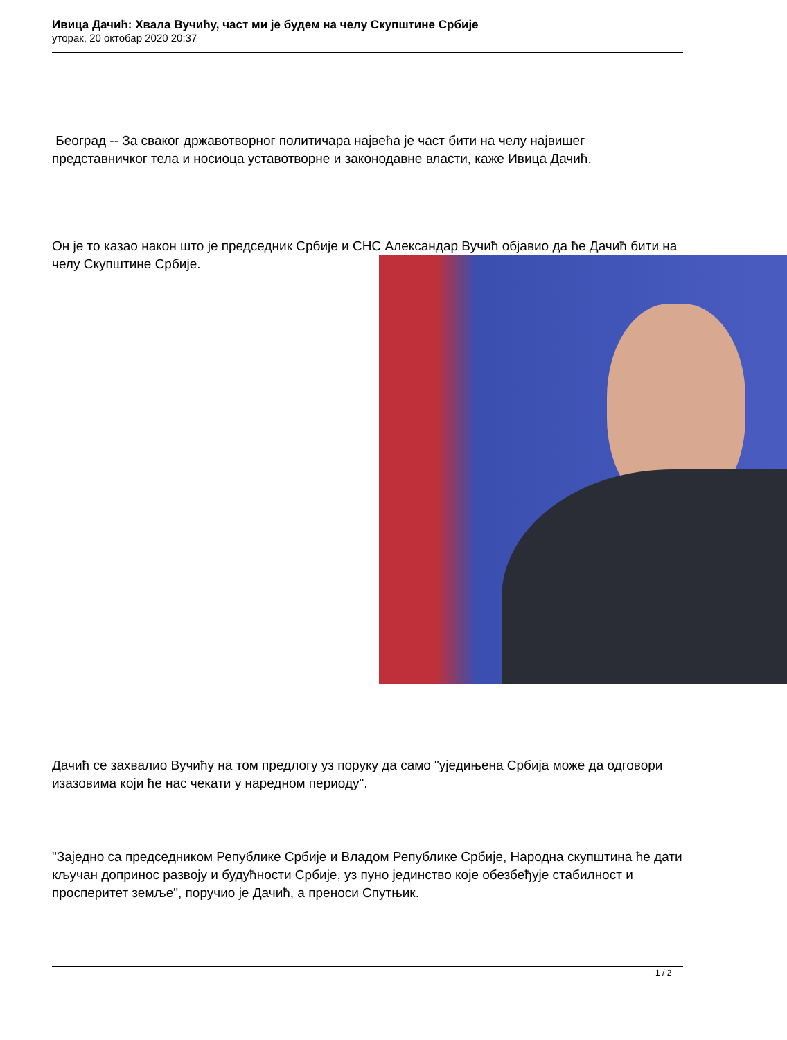Ивица Дачић: Хвала Вучићу, част ми је будем на челу Скупштине Србије
уторак, 20 октобар 2020 20:37
Београд -- За сваког државотворног политичара највећа је част бити на челу највишег представничког тела и носиоца уставотворне и законодавне власти, каже Ивица Дачић.
Он је то казао након што је председник Србије и СНС Александар Вучић објавио да ће Дачић бити на челу Скупштине Србије.
Дачић се захвалио Вучићу на том предлогу уз поруку да само "уједињена Србија може да одговори изазовима који ће нас чекати у наредном периоду".
"Заједно са председником Републике Србије и Владом Републике Србије, Народна скупштина ће дати кључан допринос развоју и будућности Србије, уз пуно јединство које обезбеђује стабилност и просперитет земље", поручио је Дачић, а преноси Спутњик.
1 / 2